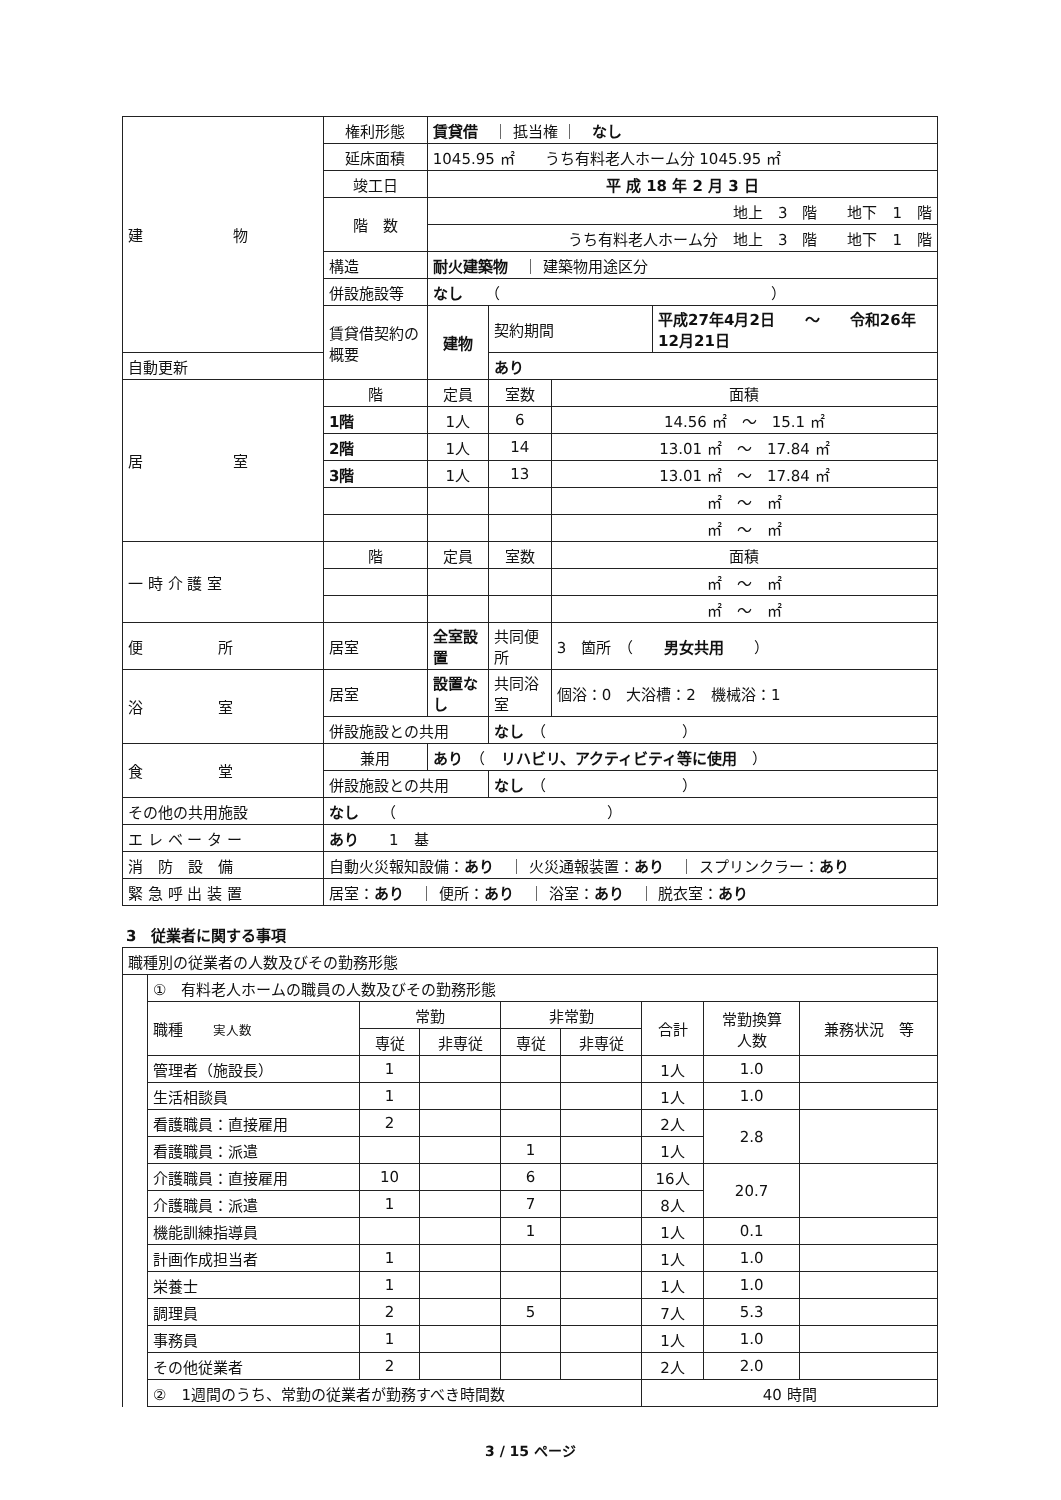| 建 物 | 権利形態 | 賃貸借 ｜ 抵当権 ｜ なし | | | |
| | 延床面積 | 1045.95 ㎡ うち有料老人ホーム分 1045.95 ㎡ | | | |
| | 竣工日 | 平 成 18 年 2 月 3 日 | | | |
| | 階 数 | 地上 3 階 地下 1 階 | | | |
| | | うち有料老人ホーム分 地上 3 階 地下 1 階 | | | |
| | 構造 | 耐火建築物 ｜ 建築物用途区分 | | | |
| | 併設施設等 | なし （ ） | | | |
| | 賃貸借契約の概要 | 建物 | 契約期間 | | 平成27年4月2日 ～ 令和26年12月21日 |
| 自動更新 | | | あり | | |
| 居 室 | 階 | 定員 | 室数 | 面積 | |
| | 1階 | 1人 | 6 | 14.56 ㎡ ～ 15.1 ㎡ | |
| | 2階 | 1人 | 14 | 13.01 ㎡ ～ 17.84 ㎡ | |
| | 3階 | 1人 | 13 | 13.01 ㎡ ～ 17.84 ㎡ | |
| | | | | ㎡ ～ ㎡ | |
| | | | | ㎡ ～ ㎡ | |
| 一 時 介 護 室 | 階 | 定員 | 室数 | 面積 | |
| | | | | ㎡ ～ ㎡ | |
| | | | | ㎡ ～ ㎡ | |
| 便 所 | 居室 | 全室設置 | 共同便所 | 3 箇所 （ 男女共用 ） | |
| 浴 室 | 居室 | 設置なし | 共同浴室 | 個浴：0 大浴槽：2 機械浴：1 | |
| | 併設施設との共用 | | なし （ ） | | |
| 食 堂 | 兼用 | あり （ リハビリ、アクティビティ等に使用 ） | | | |
| | 併設施設との共用 | | なし （ ） | | |
| その他の共用施設 | なし （ ） | | | | |
| エ レ ベ ー タ ー | あり 1 基 | | | | |
| 消 防 設 備 | 自動火災報知設備： あり ｜ 火災通報装置： あり ｜ スプリンクラー： あり | | | | |
| 緊 急 呼 出 装 置 | 居室： あり ｜ 便所： あり ｜ 浴室： あり ｜ 脱衣室： あり | | | | |
3　従業者に関する事項
| 職種別の従業者の人数及びその勤務形態 | | | | | | | | |
| | ① 有料老人ホームの職員の人数及びその勤務形態 | | | | | | | |
| | 職種 実人数 | 常勤 | | 非常勤 | | 合計 | 常勤換算 人数 | 兼務状況 等 |
| | | 専従 | 非専従 | 専従 | 非専従 | | | |
| | 管理者（施設長） | 1 | | | | 1人 | 1.0 | |
| | 生活相談員 | 1 | | | | 1人 | 1.0 | |
| | 看護職員：直接雇用 | 2 | | | | 2人 | 2.8 | |
| | 看護職員：派遣 | | | 1 | | 1人 | | |
| | 介護職員：直接雇用 | 10 | | 6 | | 16人 | 20.7 | |
| | 介護職員：派遣 | 1 | | 7 | | 8人 | | |
| | 機能訓練指導員 | | | 1 | | 1人 | 0.1 | |
| | 計画作成担当者 | 1 | | | | 1人 | 1.0 | |
| | 栄養士 | 1 | | | | 1人 | 1.0 | |
| | 調理員 | 2 | | 5 | | 7人 | 5.3 | |
| | 事務員 | 1 | | | | 1人 | 1.0 | |
| | その他従業者 | 2 | | | | 2人 | 2.0 | |
| | ② 1週間のうち、常勤の従業者が勤務すべき時間数 | | | | | 40 時間 | | |
3 / 15 ページ